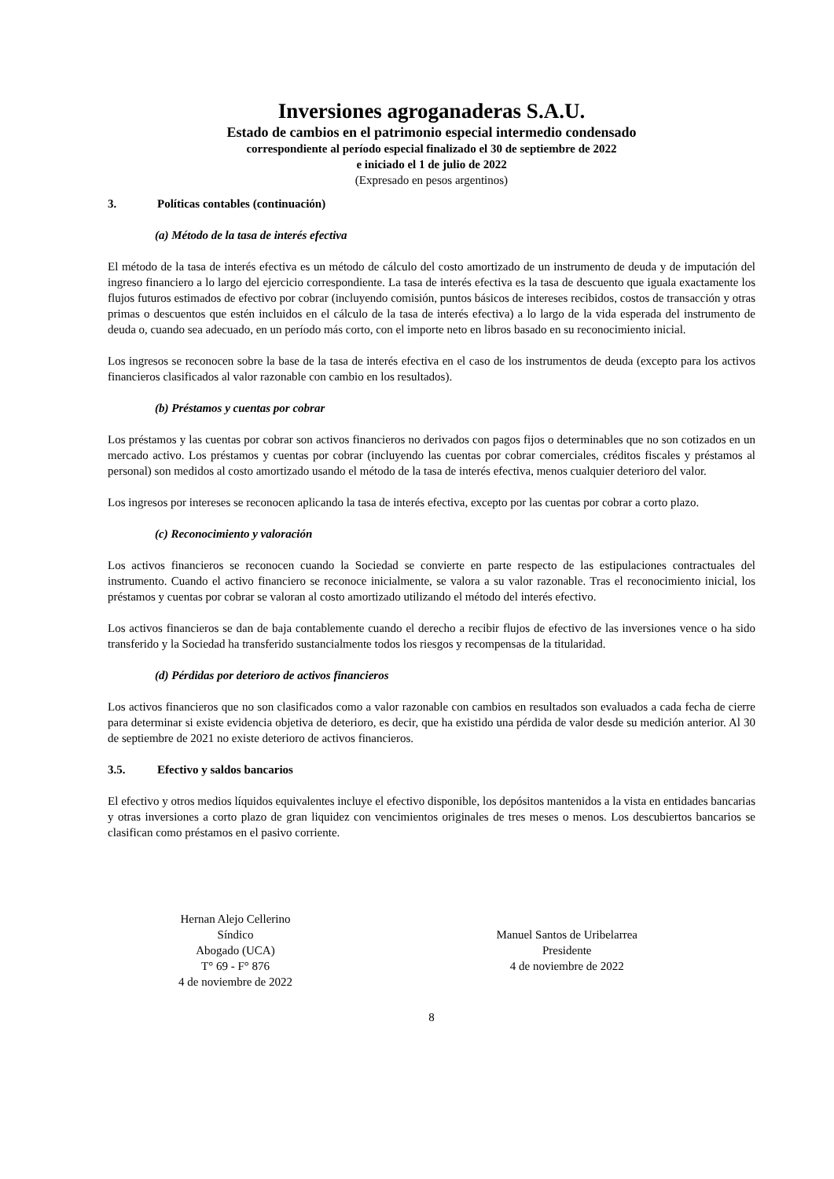Inversiones agroganaderas S.A.U.
Estado de cambios en el patrimonio especial intermedio condensado
correspondiente al período especial finalizado el 30 de septiembre de 2022
e iniciado el 1 de julio de 2022
(Expresado en pesos argentinos)
3. Políticas contables (continuación)
(a) Método de la tasa de interés efectiva
El método de la tasa de interés efectiva es un método de cálculo del costo amortizado de un instrumento de deuda y de imputación del ingreso financiero a lo largo del ejercicio correspondiente. La tasa de interés efectiva es la tasa de descuento que iguala exactamente los flujos futuros estimados de efectivo por cobrar (incluyendo comisión, puntos básicos de intereses recibidos, costos de transacción y otras primas o descuentos que estén incluidos en el cálculo de la tasa de interés efectiva) a lo largo de la vida esperada del instrumento de deuda o, cuando sea adecuado, en un período más corto, con el importe neto en libros basado en su reconocimiento inicial.
Los ingresos se reconocen sobre la base de la tasa de interés efectiva en el caso de los instrumentos de deuda (excepto para los activos financieros clasificados al valor razonable con cambio en los resultados).
(b) Préstamos y cuentas por cobrar
Los préstamos y las cuentas por cobrar son activos financieros no derivados con pagos fijos o determinables que no son cotizados en un mercado activo. Los préstamos y cuentas por cobrar (incluyendo las cuentas por cobrar comerciales, créditos fiscales y préstamos al personal) son medidos al costo amortizado usando el método de la tasa de interés efectiva, menos cualquier deterioro del valor.
Los ingresos por intereses se reconocen aplicando la tasa de interés efectiva, excepto por las cuentas por cobrar a corto plazo.
(c) Reconocimiento y valoración
Los activos financieros se reconocen cuando la Sociedad se convierte en parte respecto de las estipulaciones contractuales del instrumento. Cuando el activo financiero se reconoce inicialmente, se valora a su valor razonable. Tras el reconocimiento inicial, los préstamos y cuentas por cobrar se valoran al costo amortizado utilizando el método del interés efectivo.
Los activos financieros se dan de baja contablemente cuando el derecho a recibir flujos de efectivo de las inversiones vence o ha sido transferido y la Sociedad ha transferido sustancialmente todos los riesgos y recompensas de la titularidad.
(d) Pérdidas por deterioro de activos financieros
Los activos financieros que no son clasificados como a valor razonable con cambios en resultados son evaluados a cada fecha de cierre para determinar si existe evidencia objetiva de deterioro, es decir, que ha existido una pérdida de valor desde su medición anterior. Al 30 de septiembre de 2021 no existe deterioro de activos financieros.
3.5. Efectivo y saldos bancarios
El efectivo y otros medios líquidos equivalentes incluye el efectivo disponible, los depósitos mantenidos a la vista en entidades bancarias y otras inversiones a corto plazo de gran liquidez con vencimientos originales de tres meses o menos. Los descubiertos bancarios se clasifican como préstamos en el pasivo corriente.
Hernan Alejo Cellerino
Síndico
Abogado (UCA)
T° 69 - F° 876
4 de noviembre de 2022
Manuel Santos de Uribelarrea
Presidente
4 de noviembre de 2022
8